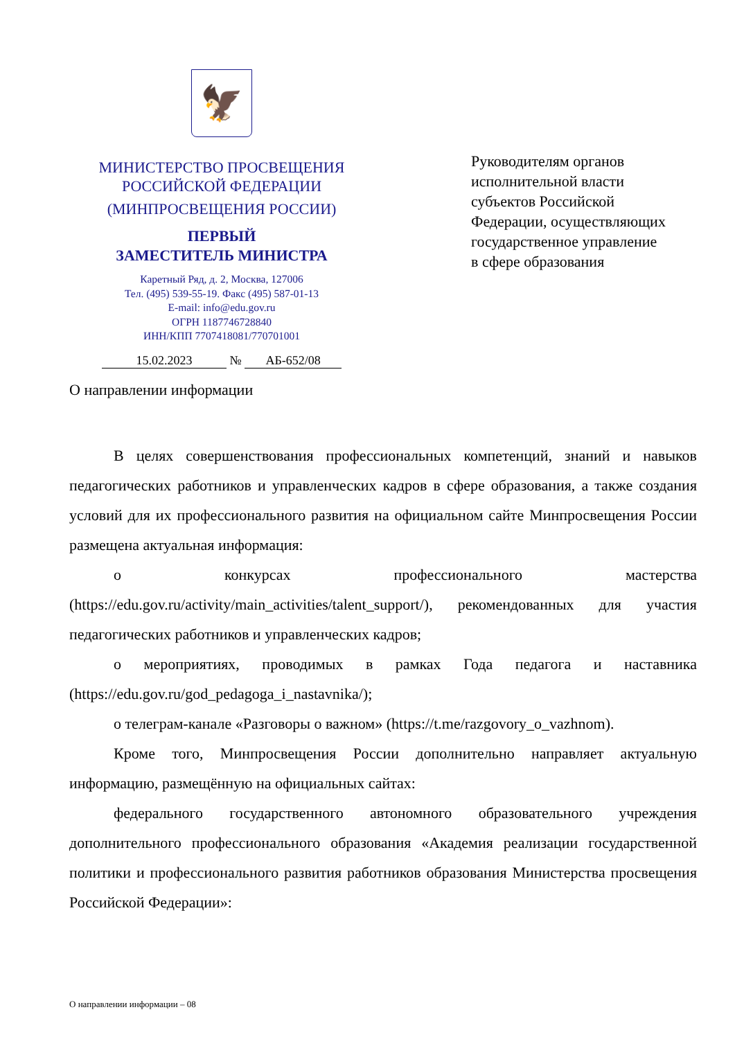🦅
МИНИСТЕРСТВО ПРОСВЕЩЕНИЯ
РОССИЙСКОЙ ФЕДЕРАЦИИ
(МИНПРОСВЕЩЕНИЯ РОССИИ)
ПЕРВЫЙ
ЗАМЕСТИТЕЛЬ МИНИСТРА
Каретный Ряд, д. 2, Москва, 127006
Тел. (495) 539-55-19. Факс (495) 587-01-13
E-mail: info@edu.gov.ru
ОГРН 1187746728840
ИНН/КПП 7707418081/770701001
15.02.2023 № АБ-652/08
Руководителям органов
исполнительной власти
субъектов Российской
Федерации, осуществляющих
государственное управление
в сфере образования
О направлении информации
В целях совершенствования профессиональных компетенций, знаний и навыков педагогических работников и управленческих кадров в сфере образования, а также создания условий для их профессионального развития на официальном сайте Минпросвещения России размещена актуальная информация:
о конкурсах профессионального мастерства (https://edu.gov.ru/activity/main_activities/talent_support/), рекомендованных для участия педагогических работников и управленческих кадров;
о мероприятиях, проводимых в рамках Года педагога и наставника (https://edu.gov.ru/god_pedagoga_i_nastavnika/);
о телеграм-канале «Разговоры о важном» (https://t.me/razgovory_o_vazhnom).
Кроме того, Минпросвещения России дополнительно направляет актуальную информацию, размещённую на официальных сайтах:
федерального государственного автономного образовательного учреждения дополнительного профессионального образования «Академия реализации государственной политики и профессионального развития работников образования Министерства просвещения Российской Федерации»:
О направлении информации – 08